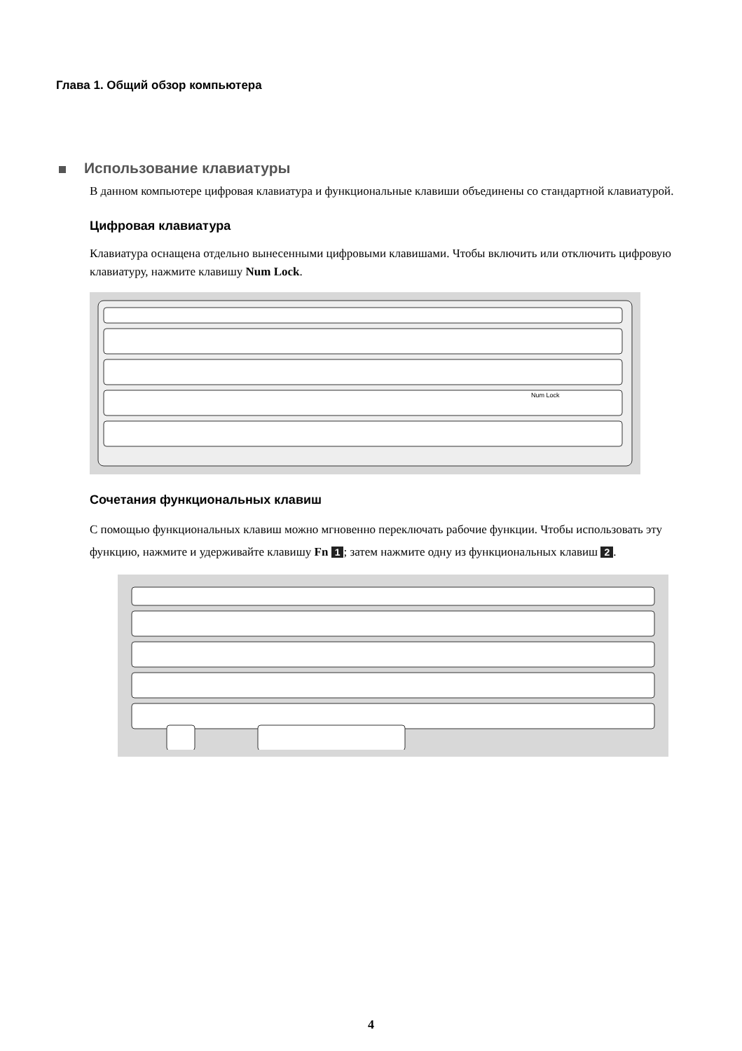Глава 1. Общий обзор компьютера
Использование клавиатуры
В данном компьютере цифровая клавиатура и функциональные клавиши объединены со стандартной клавиатурой.
Цифровая клавиатура
Клавиатура оснащена отдельно вынесенными цифровыми клавишами. Чтобы включить или отключить цифровую клавиатуру, нажмите клавишу Num Lock.
Num Lock
Сочетания функциональных клавиш
С помощью функциональных клавиш можно мгновенно переключать рабочие функции. Чтобы использовать эту функцию, нажмите и удерживайте клавишу Fn 1; затем нажмите одну из функциональных клавиш 2.
4